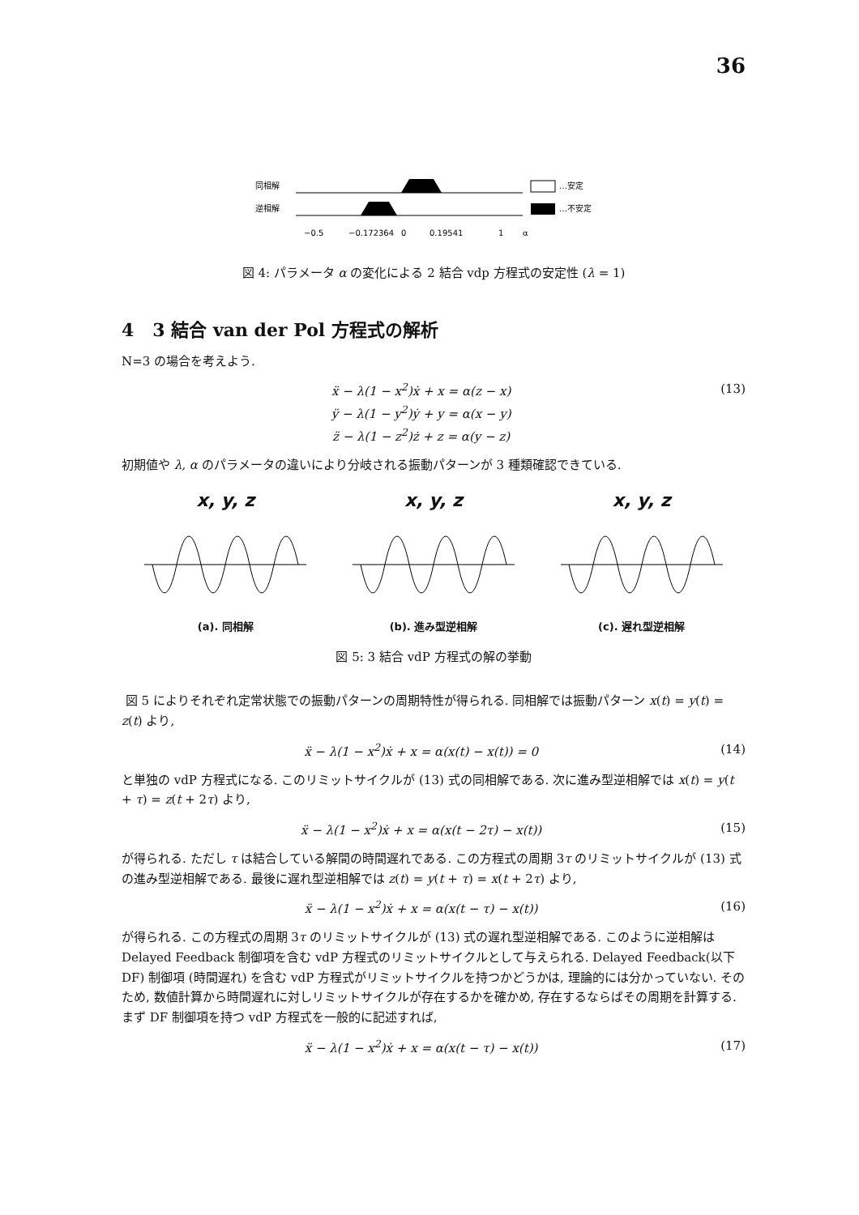36
同相解
逆相解
…安定
…不安定
−0.5
−0.172364
0
0.19541
1
α
図 4: パラメータ α の変化による 2 結合 vdp 方程式の安定性 (λ = 1)
4 3 結合 van der Pol 方程式の解析
N=3 の場合を考えよう.
ẍ − λ(1 − x<sup>2</sup>)ẋ + x = α(z − x)
ÿ − λ(1 − y<sup>2</sup>)ẏ + y = α(x − y)
z̈ − λ(1 − z<sup>2</sup>)ż + z = α(y − z)
(13)
初期値や λ, α のパラメータの違いにより分岐される振動パターンが 3 種類確認できている.
x, y, z
(a). 同相解
x, y, z
(b). 進み型逆相解
x, y, z
(c). 遅れ型逆相解
図 5: 3 結合 vdP 方程式の解の挙動
図 5 によりそれぞれ定常状態での振動パターンの周期特性が得られる. 同相解では振動パターン x(t) = y(t) = z(t) より,
ẍ − λ(1 − x<sup>2</sup>)ẋ + x = α(x(t) − x(t)) = 0
(14)
と単独の vdP 方程式になる. このリミットサイクルが (13) 式の同相解である. 次に進み型逆相解では x(t) = y(t + τ) = z(t + 2τ) より,
ẍ − λ(1 − x<sup>2</sup>)ẋ + x = α(x(t − 2τ) − x(t))
(15)
が得られる. ただし τ は結合している解間の時間遅れである. この方程式の周期 3τ のリミットサイクルが (13) 式の進み型逆相解である. 最後に遅れ型逆相解では z(t) = y(t + τ) = x(t + 2τ) より,
ẍ − λ(1 − x<sup>2</sup>)ẋ + x = α(x(t − τ) − x(t))
(16)
が得られる. この方程式の周期 3τ のリミットサイクルが (13) 式の遅れ型逆相解である. このように逆相解は Delayed Feedback 制御項を含む vdP 方程式のリミットサイクルとして与えられる. Delayed Feedback(以下 DF) 制御項 (時間遅れ) を含む vdP 方程式がリミットサイクルを持つかどうかは, 理論的には分かっていない. そのため, 数値計算から時間遅れに対しリミットサイクルが存在するかを確かめ, 存在するならばその周期を計算する. まず DF 制御項を持つ vdP 方程式を一般的に記述すれば,
ẍ − λ(1 − x<sup>2</sup>)ẋ + x = α(x(t − τ) − x(t))
(17)